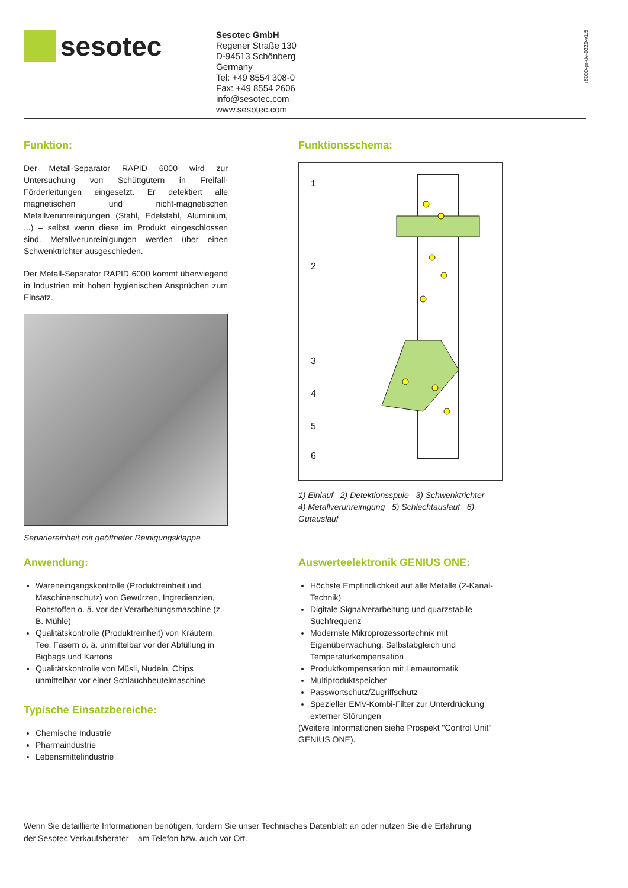sesotec
Sesotec GmbH
Regener Straße 130
D-94513 Schönberg
Germany
Tel: +49 8554 308-0
Fax: +49 8554 2606
info@sesotec.com
www.sesotec.com
r6000-pr-de-0220-v1.5
Funktion:
Der Metall-Separator RAPID 6000 wird zur Untersuchung von Schüttgütern in Freifall-Förderleitungen eingesetzt. Er detektiert alle magnetischen und nicht-magnetischen Metallverunreinigungen (Stahl, Edelstahl, Aluminium, ...) – selbst wenn diese im Produkt eingeschlossen sind. Metallverunreinigungen werden über einen Schwenktrichter ausgeschieden.
Der Metall-Separator RAPID 6000 kommt überwiegend in Industrien mit hohen hygienischen Ansprüchen zum Einsatz.
Separiereinheit mit geöffneter Reinigungsklappe
Funktionsschema:
1
2
3
4
5
6
1) Einlauf 2) Detektionsspule 3) Schwenktrichter
4) Metallverunreinigung 5) Schlechtauslauf 6) Gutauslauf
Anwendung:
Wareneingangskontrolle (Produktreinheit und Maschinenschutz) von Gewürzen, Ingredienzien, Rohstoffen o. ä. vor der Verarbeitungsmaschine (z. B. Mühle)
Qualitätskontrolle (Produktreinheit) von Kräutern, Tee, Fasern o. ä. unmittelbar vor der Abfüllung in Bigbags und Kartons
Qualitätskontrolle von Müsli, Nudeln, Chips unmittelbar vor einer Schlauchbeutelmaschine
Typische Einsatzbereiche:
Chemische Industrie
Pharmaindustrie
Lebensmittelindustrie
Auswerteelektronik GENIUS ONE:
Höchste Empfindlichkeit auf alle Metalle (2-Kanal- Technik)
Digitale Signalverarbeitung und quarzstabile Suchfrequenz
Modernste Mikroprozessortechnik mit Eigenüberwachung, Selbstabgleich und Temperaturkompensation
Produktkompensation mit Lernautomatik
Multiproduktspeicher
Passwortschutz/Zugriffschutz
Spezieller EMV-Kombi-Filter zur Unterdrückung externer Störungen
(Weitere Informationen siehe Prospekt "Control Unit" GENIUS ONE).
Wenn Sie detaillierte Informationen benötigen, fordern Sie unser Technisches Datenblatt an oder nutzen Sie die Erfahrung der Sesotec Verkaufsberater – am Telefon bzw. auch vor Ort.